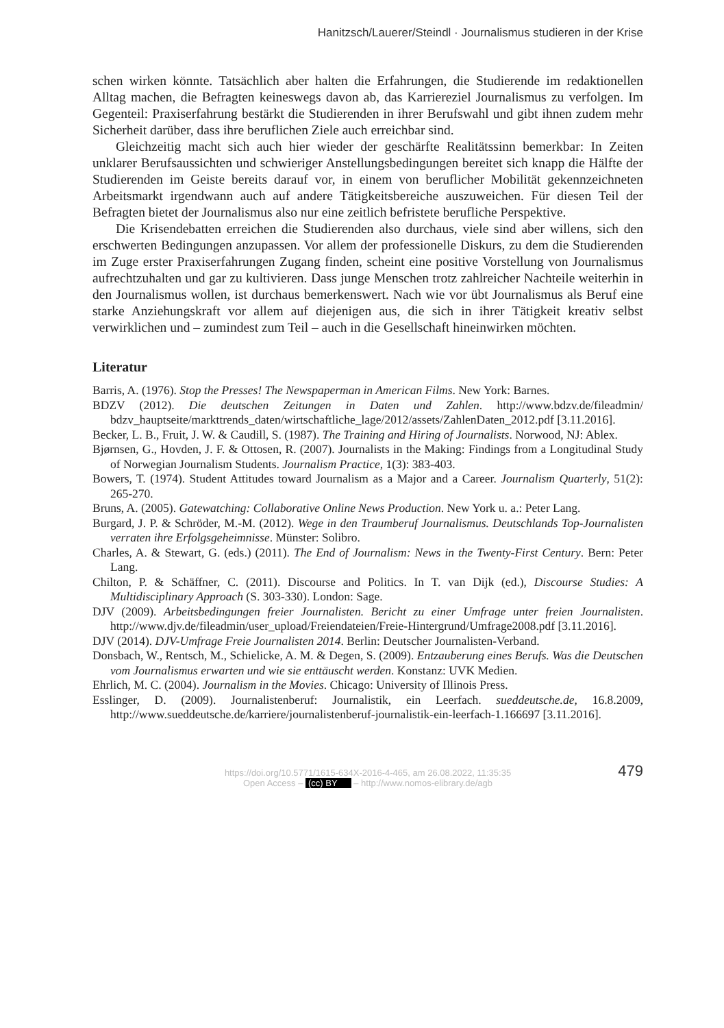Hanitzsch/Lauerer/Steindl · Journalismus studieren in der Krise
schen wirken könnte. Tatsächlich aber halten die Erfahrungen, die Studierende im redaktionellen Alltag machen, die Befragten keineswegs davon ab, das Karriereziel Journalismus zu verfolgen. Im Gegenteil: Praxiserfahrung bestärkt die Studierenden in ihrer Berufswahl und gibt ihnen zudem mehr Sicherheit darüber, dass ihre beruflichen Ziele auch erreichbar sind.
Gleichzeitig macht sich auch hier wieder der geschärfte Realitätssinn bemerkbar: In Zeiten unklarer Berufsaussichten und schwieriger Anstellungsbedingungen bereitet sich knapp die Hälfte der Studierenden im Geiste bereits darauf vor, in einem von beruflicher Mobilität gekennzeichneten Arbeitsmarkt irgendwann auch auf andere Tätigkeitsbereiche auszuweichen. Für diesen Teil der Befragten bietet der Journalismus also nur eine zeitlich befristete berufliche Perspektive.
Die Krisendebatten erreichen die Studierenden also durchaus, viele sind aber willens, sich den erschwerten Bedingungen anzupassen. Vor allem der professionelle Diskurs, zu dem die Studierenden im Zuge erster Praxiserfahrungen Zugang finden, scheint eine positive Vorstellung von Journalismus aufrechtzuhalten und gar zu kultivieren. Dass junge Menschen trotz zahlreicher Nachteile weiterhin in den Journalismus wollen, ist durchaus bemerkenswert. Nach wie vor übt Journalismus als Beruf eine starke Anziehungskraft vor allem auf diejenigen aus, die sich in ihrer Tätigkeit kreativ selbst verwirklichen und – zumindest zum Teil – auch in die Gesellschaft hineinwirken möchten.
Literatur
Barris, A. (1976). Stop the Presses! The Newspaperman in American Films. New York: Barnes.
BDZV (2012). Die deutschen Zeitungen in Daten und Zahlen. http://www.bdzv.de/fileadmin/ bdzv_hauptseite/markttrends_daten/wirtschaftliche_lage/2012/assets/ZahlenDaten_2012.pdf [3.11.2016].
Becker, L. B., Fruit, J. W. & Caudill, S. (1987). The Training and Hiring of Journalists. Norwood, NJ: Ablex.
Bjørnsen, G., Hovden, J. F. & Ottosen, R. (2007). Journalists in the Making: Findings from a Longitudinal Study of Norwegian Journalism Students. Journalism Practice, 1(3): 383-403.
Bowers, T. (1974). Student Attitudes toward Journalism as a Major and a Career. Journalism Quarterly, 51(2): 265-270.
Bruns, A. (2005). Gatewatching: Collaborative Online News Production. New York u. a.: Peter Lang.
Burgard, J. P. & Schröder, M.-M. (2012). Wege in den Traumberuf Journalismus. Deutschlands Top-Journalisten verraten ihre Erfolgsgeheimnisse. Münster: Solibro.
Charles, A. & Stewart, G. (eds.) (2011). The End of Journalism: News in the Twenty-First Century. Bern: Peter Lang.
Chilton, P. & Schäffner, C. (2011). Discourse and Politics. In T. van Dijk (ed.), Discourse Studies: A Multidisciplinary Approach (S. 303-330). London: Sage.
DJV (2009). Arbeitsbedingungen freier Journalisten. Bericht zu einer Umfrage unter freien Journalisten. http://www.djv.de/fileadmin/user_upload/Freiendateien/Freie-Hintergrund/Umfrage2008.pdf [3.11.2016].
DJV (2014). DJV-Umfrage Freie Journalisten 2014. Berlin: Deutscher Journalisten-Verband.
Donsbach, W., Rentsch, M., Schielicke, A. M. & Degen, S. (2009). Entzauberung eines Berufs. Was die Deutschen vom Journalismus erwarten und wie sie enttäuscht werden. Konstanz: UVK Medien.
Ehrlich, M. C. (2004). Journalism in the Movies. Chicago: University of Illinois Press.
Esslinger, D. (2009). Journalistenberuf: Journalistik, ein Leerfach. sueddeutsche.de, 16.8.2009, http://www.sueddeutsche.de/karriere/journalistenberuf-journalistik-ein-leerfach-1.166697 [3.11.2016].
479 https://doi.org/10.5771/1615-634X-2016-4-465, am 26.08.2022, 11:35:35
Open Access – (cc) BY – http://www.nomos-elibrary.de/agb